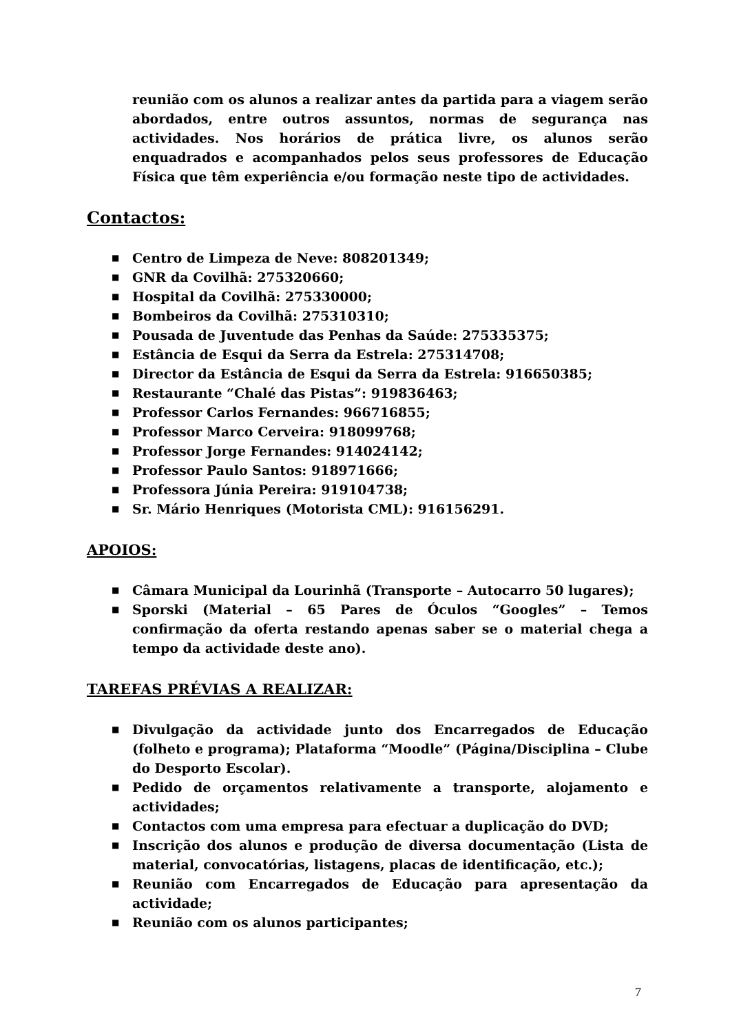reunião com os alunos a realizar antes da partida para a viagem serão abordados, entre outros assuntos, normas de segurança nas actividades. Nos horários de prática livre, os alunos serão enquadrados e acompanhados pelos seus professores de Educação Física que têm experiência e/ou formação neste tipo de actividades.
Contactos:
■ Centro de Limpeza de Neve: 808201349;
■ GNR da Covilhã: 275320660;
■ Hospital da Covilhã: 275330000;
■ Bombeiros da Covilhã: 275310310;
■ Pousada de Juventude das Penhas da Saúde: 275335375;
■ Estância de Esqui da Serra da Estrela: 275314708;
■ Director da Estância de Esqui da Serra da Estrela: 916650385;
■ Restaurante “Chalé das Pistas”: 919836463;
■ Professor Carlos Fernandes: 966716855;
■ Professor Marco Cerveira: 918099768;
■ Professor Jorge Fernandes: 914024142;
■ Professor Paulo Santos: 918971666;
■ Professora Júnia Pereira: 919104738;
■ Sr. Mário Henriques (Motorista CML): 916156291.
APOIOS:
■ Câmara Municipal da Lourinhã (Transporte – Autocarro 50 lugares);
■ Sporski (Material – 65 Pares de Óculos “Googles” – Temos confirmação da oferta restando apenas saber se o material chega a tempo da actividade deste ano).
TAREFAS PRÉVIAS A REALIZAR:
■ Divulgação da actividade junto dos Encarregados de Educação (folheto e programa); Plataforma “Moodle” (Página/Disciplina – Clube do Desporto Escolar).
■ Pedido de orçamentos relativamente a transporte, alojamento e actividades;
■ Contactos com uma empresa para efectuar a duplicação do DVD;
■ Inscrição dos alunos e produção de diversa documentação (Lista de material, convocatórias, listagens, placas de identificação, etc.);
■ Reunião com Encarregados de Educação para apresentação da actividade;
■ Reunião com os alunos participantes;
7